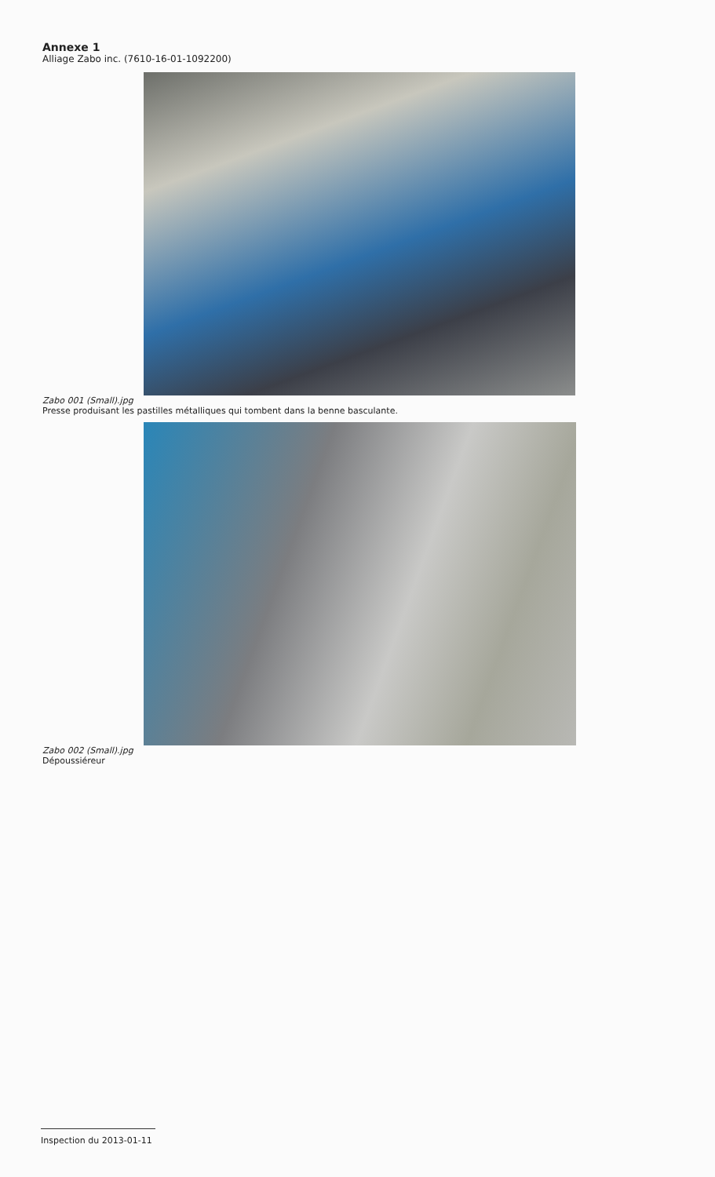Annexe 1
Alliage Zabo inc. (7610-16-01-1092200)
Zabo 001 (Small).jpg
Presse produisant les pastilles métalliques qui tombent dans la benne basculante.
Zabo 002 (Small).jpg
Dépoussiéreur
Inspection du 2013-01-11